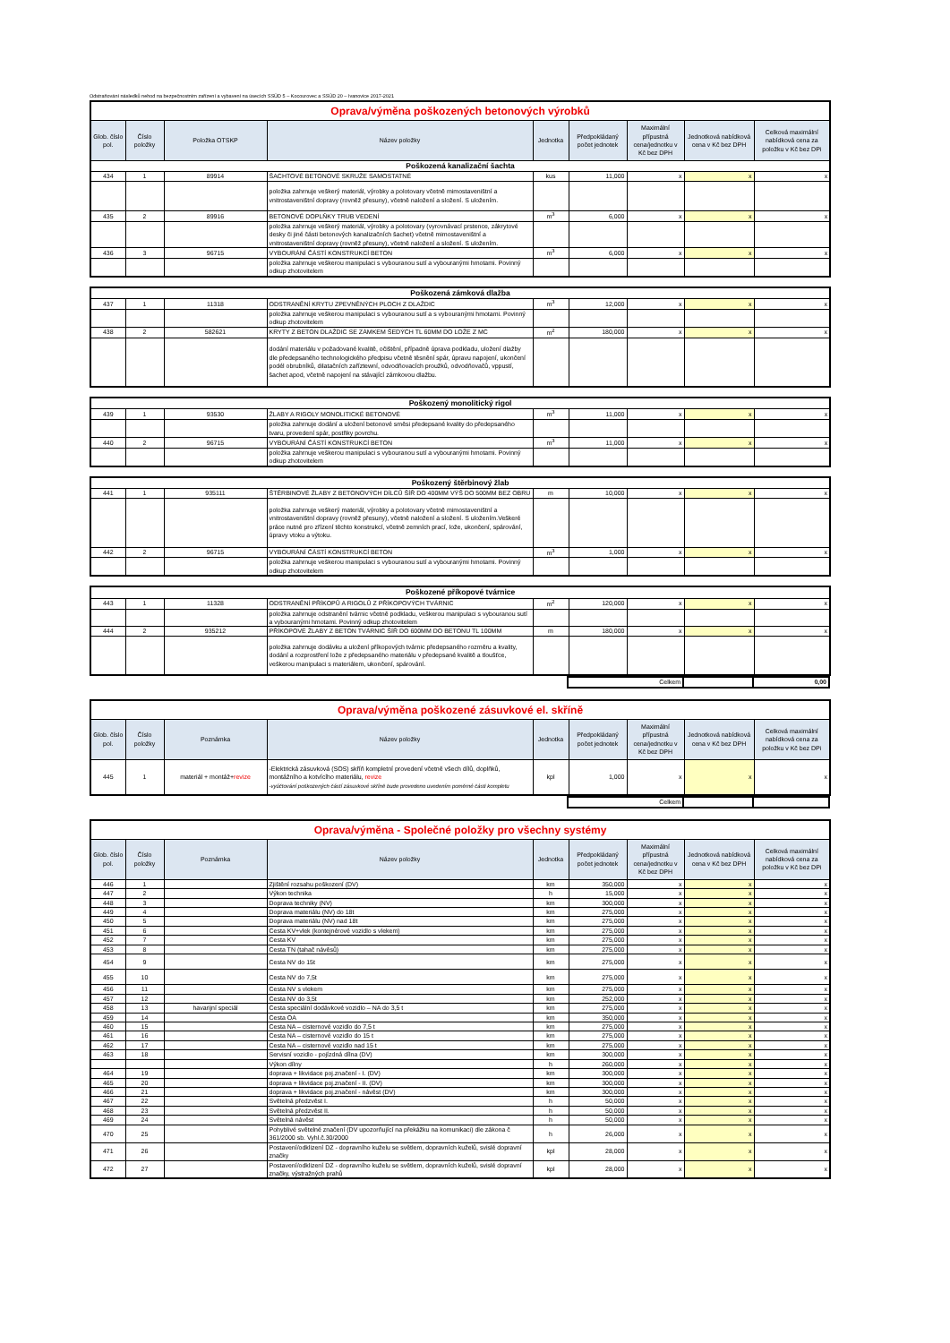Odstraňování následků nehod na bezpečnostním zařízení a vybavení na úsecích SSÚD 5 – Kocourovec a SSÚD 20 – Ivanovice 2017-2021
| Oprava/výměna poškozených betonových výrobků | | | | | | | | |
| Glob. číslo pol. | Číslo položky | Položka OTSKP | Název položky | Jednotka | Předpokládaný počet jednotek | Maximální přípustná cena/jednotku v Kč bez DPH | Jednotková nabídková cena v Kč bez DPH | Celková maximální nabídková cena za položku v Kč bez DPi |
| Poškozená kanalizační šachta | | | | | | | | |
| 434 | 1 | 89914 | ŠACHTOVÉ BETONOVÉ SKRUŽE SAMOSTATNÉ | kus | 11,000 | x | x | x |
| | | | položka zahrnuje veškerý materiál, výrobky a polotovary včetně mimostaveništní a vnitrostaveništní dopravy (rovněž přesuny), včetně naložení a složení. S uložením. | | | | | |
| 435 | 2 | 89916 | BETONOVÉ DOPLŇKY TRUB VEDENÍ | m<sup>3</sup> | 6,000 | x | x | x |
| | | | položka zahrnuje veškerý materiál, výrobky a polotovary (vyrovnávací prstence, zákrytové desky či jiné části betonových kanalizačních šachet) včetně mimostaveništní a vnitrostaveništní dopravy (rovněž přesuny), včetně naložení a složení. S uložením. | | | | | |
| 436 | 3 | 96715 | VYBOURÁNÍ ČÁSTÍ KONSTRUKCÍ BETON | m<sup>3</sup> | 6,000 | x | x | x |
| | | | položka zahrnuje veškerou manipulaci s vybouranou sutí a vybouranými hmotami. Povinný odkup zhotovitelem | | | | | |
| Poškozená zámková dlažba | | | | | | | | |
| 437 | 1 | 11318 | ODSTRANĚNÍ KRYTU ZPEVNĚNÝCH PLOCH Z DLAŽDIC | m<sup>3</sup> | 12,000 | x | x | x |
| | | | položka zahrnuje veškerou manipulaci s vybouranou sutí a s vybouranými hmotami. Povinný odkup zhotovitelem | | | | | |
| 438 | 2 | 582621 | KRYTY Z BETON DLAŽDIC SE ZÁMKEM ŠEDÝCH TL 60MM DO LOŽE Z MC | m<sup>2</sup> | 180,000 | x | x | x |
| | | | dodání materiálu v požadované kvalitě, očištění, případně úprava podkladu, uložení dlažby dle předepsaného technologického předpisu včetně těsnění spár, úpravu napojení, ukončení podél obrubníků, dilatačních zaříztewní, odvodňovacích proužků, odvodňovačů, vppustí, šachet apod, včetně napojení na stávající zámkovou dlažbu. | | | | | |
| Poškozený monolitický rigol | | | | | | | | |
| 439 | 1 | 93530 | ŽLABY A RIGOLY MONOLITICKÉ BETONOVÉ | m<sup>3</sup> | 11,000 | x | x | x |
| | | | položka zahrnuje dodání a uložení betonové směsi předepsané kvality do předepsaného tvaru, provedení spár, postřiky povrchu. | | | | | |
| 440 | 2 | 96715 | VYBOURÁNÍ ČÁSTÍ KONSTRUKCÍ BETON | m<sup>3</sup> | 11,000 | x | x | x |
| | | | položka zahrnuje veškerou manipulaci s vybouranou sutí a vybouranými hmotami. Povinný odkup zhotovitelem | | | | | |
| Poškozený štěrbinový žlab | | | | | | | | |
| 441 | 1 | 935111 | ŠTĚRBINOVÉ ŽLABY Z BETONOVÝCH DÍLCŮ ŠÍŘ DO 400MM VÝŠ DO 500MM BEZ OBRU | m | 10,000 | x | x | x |
| | | | položka zahrnuje veškerý materiál, výrobky a polotovary včetně mimostaveništní a vnitrostaveništní dopravy (rovněž přesuny), včetně naložení a složení. S uložením.Veškeré práce nutné pro zřízení těchto konstrukcí, včetně zemních prací, lože, ukončení, spárování, úpravy vtoku a výtoku. | | | | | |
| 442 | 2 | 96715 | VYBOURÁNÍ ČÁSTÍ KONSTRUKCÍ BETON | m<sup>3</sup> | 1,000 | x | x | x |
| | | | položka zahrnuje veškerou manipulaci s vybouranou sutí a vybouranými hmotami. Povinný odkup zhotovitelem | | | | | |
| Poškozené příkopové tvárnice | | | | | | | | |
| 443 | 1 | 11328 | ODSTRANĚNÍ PŘÍKOPŮ A RIGOLŮ Z PŘÍKOPOVÝCH TVÁRNIC | m<sup>2</sup> | 120,000 | x | x | x |
| | | | položka zahrnuje odstranění tvárnic včetně podkladu, veškerou manipulaci s vybouranou sutí a vybouranými hmotami. Povinný odkup zhotovitelem | | | | | |
| 444 | 2 | 935212 | PŘÍKOPOVÉ ŽLABY Z BETON TVÁRNIC ŠÍŘ DO 600MM DO BETONU TL 100MM | m | 180,000 | x | x | x |
| | | | položka zahrnuje dodávku a uložení příkopových tvárnic předepsaného rozměru a kvality, dodání a rozprostření lože z předepsaného materiálu v předepsané kvalitě a tloušťce, veškerou manipulaci s materiálem, ukončení, spárování. | | | | | |
| | Celkem | | 0,00 |
| Oprava/výměna poškozené zásuvkové el. skříně | | | | | | | | |
| Glob. číslo pol. | Číslo položky | Poznámka | Název položky | Jednotka | Předpokládaný počet jednotek | Maximální přípustná cena/jednotku v Kč bez DPH | Jednotková nabídková cena v Kč bez DPH | Celková maximální nabídková cena za položku v Kč bez DPi |
| 445 | 1 | materiál + montáž+ revize | -Elektrická zásuvková (SOS) skříň kompletní provedení včetně všech dílů, doplňků, montážního a kotvícího materiálu, revize -vyúčtování poškozených částí zásuvkové skříně bude provedeno uvedením poměrné části kompletu | kpl | 1,000 | x | x | x |
| | Celkem | | |
| Oprava/výměna - Společné položky pro všechny systémy | | | | | | | | |
| Glob. číslo pol. | Číslo položky | Poznámka | Název položky | Jednotka | Předpokládaný počet jednotek | Maximální přípustná cena/jednotku v Kč bez DPH | Jednotková nabídková cena v Kč bez DPH | Celková maximální nabídková cena za položku v Kč bez DPi |
| 446 | 1 | | Zjištění rozsahu poškození (DV) | km | 350,000 | x | x | x |
| 447 | 2 | | Výkon technika | h | 15,000 | x | x | x |
| 448 | 3 | | Doprava techniky (NV) | km | 300,000 | x | x | x |
| 449 | 4 | | Doprava materiálu (NV) do 18t | km | 275,000 | x | x | x |
| 450 | 5 | | Doprava materiálu (NV) nad 18t | km | 275,000 | x | x | x |
| 451 | 6 | | Cesta KV+vlek (kontejnérové vozidlo s vlekem) | km | 275,000 | x | x | x |
| 452 | 7 | | Cesta KV | km | 275,000 | x | x | x |
| 453 | 8 | | Cesta TN (tahač návěsů) | km | 275,000 | x | x | x |
| 454 | 9 | | Cesta NV do 15t | km | 275,000 | x | x | x |
| 455 | 10 | | Cesta NV do 7,5t | km | 275,000 | x | x | x |
| 456 | 11 | | Cesta NV s vlekem | km | 275,000 | x | x | x |
| 457 | 12 | | Cesta NV do 3,5t | km | 252,000 | x | x | x |
| 458 | 13 | havarijní speciál | Cesta speciální dodávkové vozidlo – NA do 3,5 t | km | 275,000 | x | x | x |
| 459 | 14 | | Cesta OA | km | 350,000 | x | x | x |
| 460 | 15 | | Cesta NA – cisternové vozidlo do 7,5 t | km | 275,000 | x | x | x |
| 461 | 16 | | Cesta NA – cisternové vozidlo do 15 t | km | 275,000 | x | x | x |
| 462 | 17 | | Cesta NA – cisternové vozidlo nad 15 t | km | 275,000 | x | x | x |
| 463 | 18 | | Servisní vozidlo - pojízdná dílna (DV) | km | 300,000 | x | x | x |
| | | | Výkon dílny | h | 260,000 | x | x | x |
| 464 | 19 | | doprava + likvidace poj.značení - I. (DV) | km | 300,000 | x | x | x |
| 465 | 20 | | doprava + likvidace poj.značení - II. (DV) | km | 300,000 | x | x | x |
| 466 | 21 | | doprava + likvidace poj.značení - návěst (DV) | km | 300,000 | x | x | x |
| 467 | 22 | | Světelná předzvěst I. | h | 50,000 | x | x | x |
| 468 | 23 | | Světelná předzvěst II. | h | 50,000 | x | x | x |
| 469 | 24 | | Světelná návěst | h | 50,000 | x | x | x |
| 470 | 25 | | Pohyblivé světelné značení (DV upozorňující na překážku na komunikaci) dle zákona č 361/2000 sb. Vyhl.č.30/2000 | h | 26,000 | x | x | x |
| 471 | 26 | | Postavení/odklizení DZ - dopravního kuželu se světlem, dopravních kuželů, svislé dopravní značky | kpl | 28,000 | x | x | x |
| 472 | 27 | | Postavení/odklizení DZ - dopravního kuželu se světlem, dopravních kuželů, svislé dopravní značky, výstražných prahů | kpl | 28,000 | x | x | x |